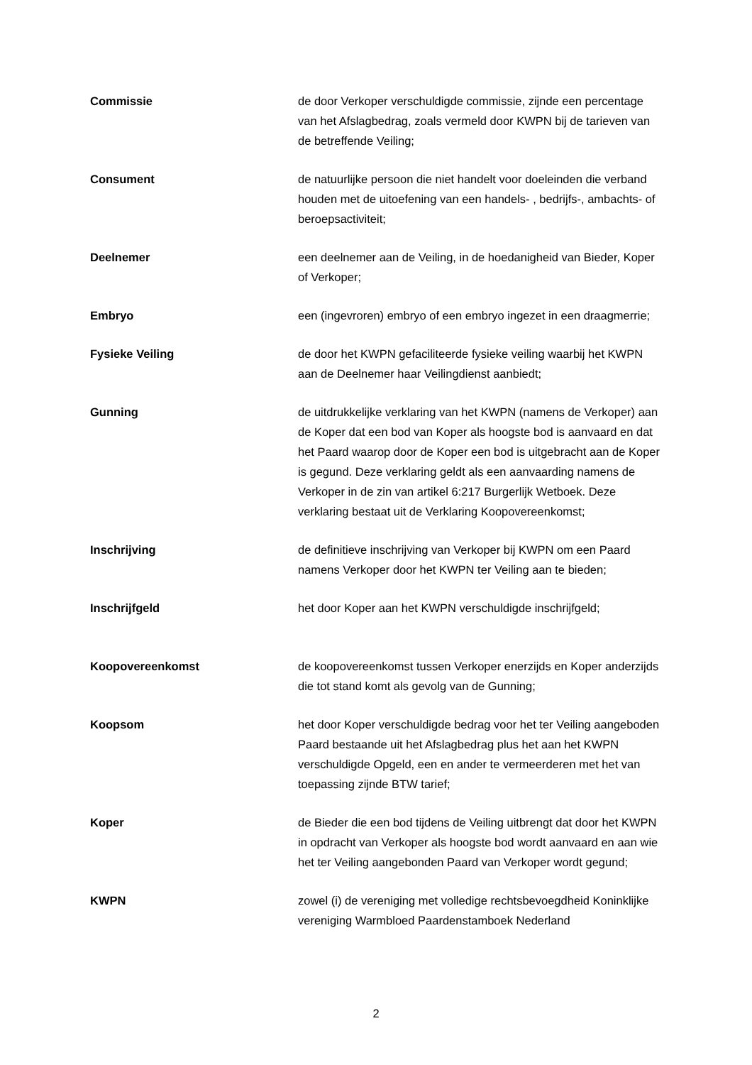Commissie de door Verkoper verschuldigde commissie, zijnde een percentage van het Afslagbedrag, zoals vermeld door KWPN bij de tarieven van de betreffende Veiling;
Consument de natuurlijke persoon die niet handelt voor doeleinden die verband houden met de uitoefening van een handels- , bedrijfs-, ambachts- of beroepsactiviteit;
Deelnemer een deelnemer aan de Veiling, in de hoedanigheid van Bieder, Koper of Verkoper;
Embryo een (ingevroren) embryo of een embryo ingezet in een draagmerrie;
Fysieke Veiling de door het KWPN gefaciliteerde fysieke veiling waarbij het KWPN aan de Deelnemer haar Veilingdienst aanbiedt;
Gunning de uitdrukkelijke verklaring van het KWPN (namens de Verkoper) aan de Koper dat een bod van Koper als hoogste bod is aanvaard en dat het Paard waarop door de Koper een bod is uitgebracht aan de Koper is gegund. Deze verklaring geldt als een aanvaarding namens de Verkoper in de zin van artikel 6:217 Burgerlijk Wetboek. Deze verklaring bestaat uit de Verklaring Koopovereenkomst;
Inschrijving de definitieve inschrijving van Verkoper bij KWPN om een Paard namens Verkoper door het KWPN ter Veiling aan te bieden;
Inschrijfgeld het door Koper aan het KWPN verschuldigde inschrijfgeld;
Koopovereenkomst de koopovereenkomst tussen Verkoper enerzijds en Koper anderzijds die tot stand komt als gevolg van de Gunning;
Koopsom het door Koper verschuldigde bedrag voor het ter Veiling aangeboden Paard bestaande uit het Afslagbedrag plus het aan het KWPN verschuldigde Opgeld, een en ander te vermeerderen met het van toepassing zijnde BTW tarief;
Koper de Bieder die een bod tijdens de Veiling uitbrengt dat door het KWPN in opdracht van Verkoper als hoogste bod wordt aanvaard en aan wie het ter Veiling aangebonden Paard van Verkoper wordt gegund;
KWPN zowel (i) de vereniging met volledige rechtsbevoegdheid Koninklijke vereniging Warmbloed Paardenstamboek Nederland
2